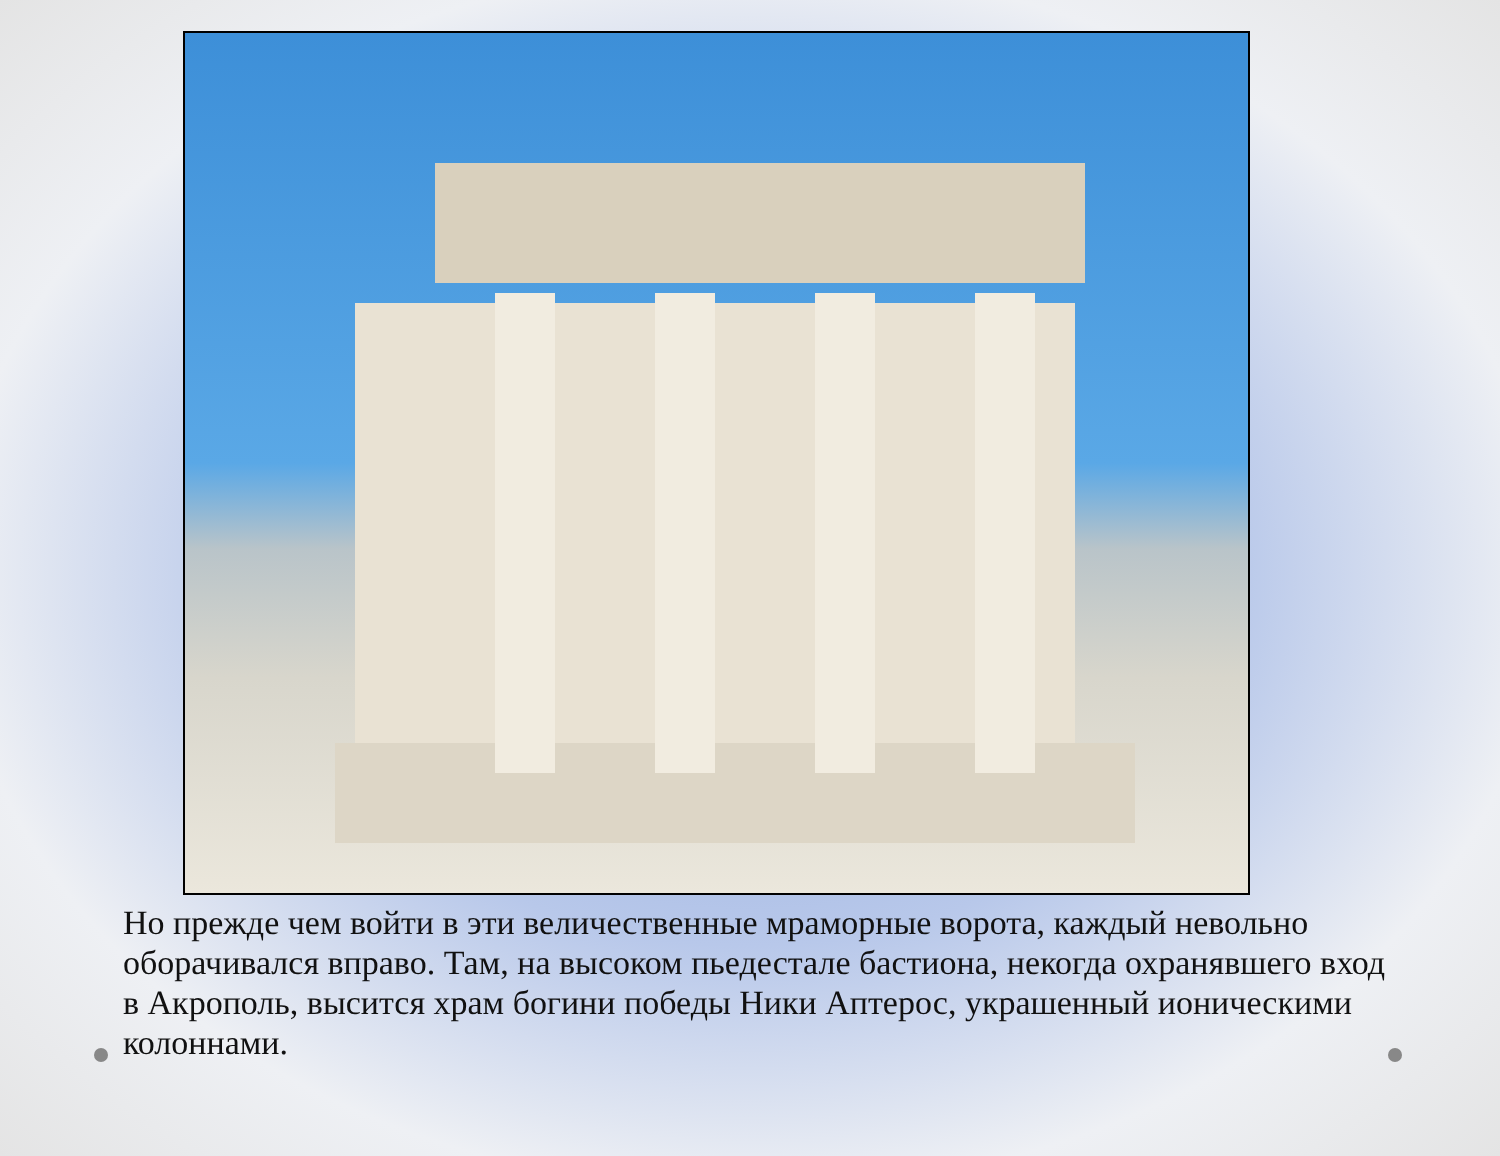Но прежде чем войти в эти величественные мраморные ворота, каждый невольно оборачивался вправо. Там, на высоком пьедестале бастиона, некогда охранявшего вход в Акрополь, высится храм богини победы Ники Аптерос, украшенный ионическими колоннами.